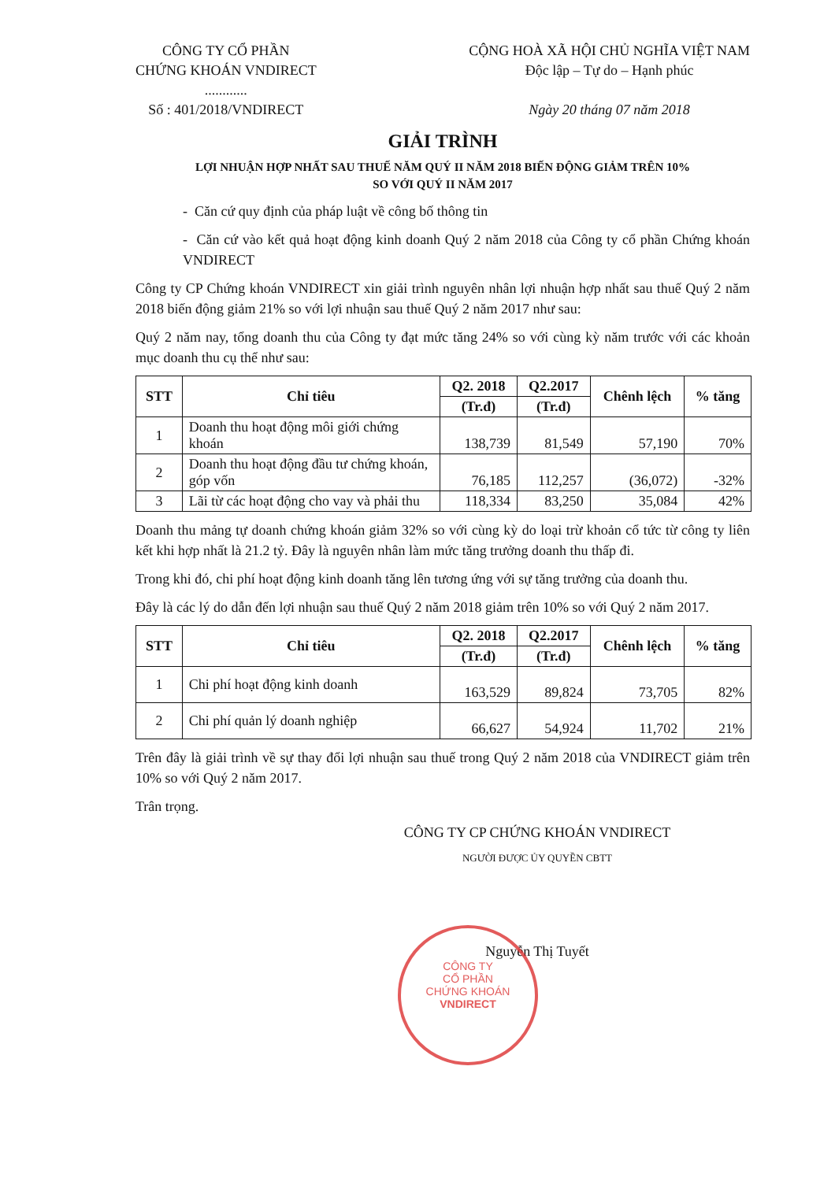CÔNG TY CỔ PHẦN
CHỨNG KHOÁN VNDIRECT
............
Số : 401/2018/VNDIRECT
CỘNG HOÀ XÃ HỘI CHỦ NGHĨA VIỆT NAM
Độc lập – Tự do – Hạnh phúc
Ngày 20 tháng 07 năm 2018
GIẢI TRÌNH
LỢI NHUẬN HỢP NHẤT SAU THUẾ NĂM QUÝ II NĂM 2018 BIẾN ĐỘNG GIẢM TRÊN 10%
SO VỚI QUÝ II NĂM 2017
- Căn cứ quy định của pháp luật về công bố thông tin
- Căn cứ vào kết quả hoạt động kinh doanh Quý 2 năm 2018 của Công ty cổ phần Chứng khoán VNDIRECT
Công ty CP Chứng khoán VNDIRECT xin giải trình nguyên nhân lợi nhuận hợp nhất sau thuế Quý 2 năm 2018 biến động giảm 21% so với lợi nhuận sau thuế Quý 2 năm 2017 như sau:
Quý 2 năm nay, tổng doanh thu của Công ty đạt mức tăng 24% so với cùng kỳ năm trước với các khoản mục doanh thu cụ thể như sau:
| STT | Chỉ tiêu | Q2. 2018 | Q2.2017 | Chênh lệch | % tăng |
| --- | --- | --- | --- | --- | --- |
| | | (Tr.đ) | (Tr.đ) | | |
| 1 | Doanh thu hoạt động môi giới chứng khoán | 138,739 | 81,549 | 57,190 | 70% |
| 2 | Doanh thu hoạt động đầu tư chứng khoán, góp vốn | 76,185 | 112,257 | (36,072) | -32% |
| 3 | Lãi từ các hoạt động cho vay và phải thu | 118,334 | 83,250 | 35,084 | 42% |
Doanh thu mảng tự doanh chứng khoán giảm 32% so với cùng kỳ do loại trừ khoản cổ tức từ công ty liên kết khi hợp nhất là 21.2 tỷ. Đây là nguyên nhân làm mức tăng trưởng doanh thu thấp đi.
Trong khi đó, chi phí hoạt động kinh doanh tăng lên tương ứng với sự tăng trưởng của doanh thu.
Đây là các lý do dẫn đến lợi nhuận sau thuế Quý 2 năm 2018 giảm trên 10% so với Quý 2 năm 2017.
| STT | Chỉ tiêu | Q2. 2018 | Q2.2017 | Chênh lệch | % tăng |
| --- | --- | --- | --- | --- | --- |
| | | (Tr.đ) | (Tr.đ) | | |
| 1 | Chi phí hoạt động kinh doanh | 163,529 | 89,824 | 73,705 | 82% |
| 2 | Chi phí quản lý doanh nghiệp | 66,627 | 54,924 | 11,702 | 21% |
Trên đây là giải trình về sự thay đổi lợi nhuận sau thuế trong Quý 2 năm 2018 của VNDIRECT giảm trên 10% so với Quý 2 năm 2017.
Trân trọng.
CÔNG TY CP CHỨNG KHOÁN VNDIRECT
NGƯỜI ĐƯỢC ỦY QUYỀN CBTT
Nguyễn Thị Tuyết
CÔNG TY
CỔ PHẦN
CHỨNG KHOÁN
VNDIRECT